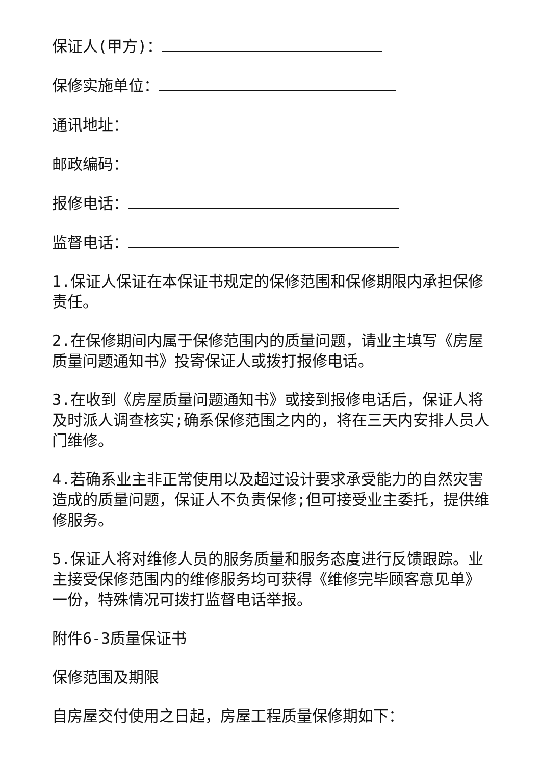保证人(甲方)：
保修实施单位：
通讯地址：
邮政编码：
报修电话：
监督电话：
1.保证人保证在本保证书规定的保修范围和保修期限内承担保修责任。
2.在保修期间内属于保修范围内的质量问题，请业主填写《房屋质量问题通知书》投寄保证人或拨打报修电话。
3.在收到《房屋质量问题通知书》或接到报修电话后，保证人将及时派人调查核实;确系保修范围之内的，将在三天内安排人员人门维修。
4.若确系业主非正常使用以及超过设计要求承受能力的自然灾害造成的质量问题，保证人不负责保修;但可接受业主委托，提供维修服务。
5.保证人将对维修人员的服务质量和服务态度进行反馈跟踪。业主接受保修范围内的维修服务均可获得《维修完毕顾客意见单》一份，特殊情况可拨打监督电话举报。
附件6-3质量保证书
保修范围及期限
自房屋交付使用之日起，房屋工程质量保修期如下：